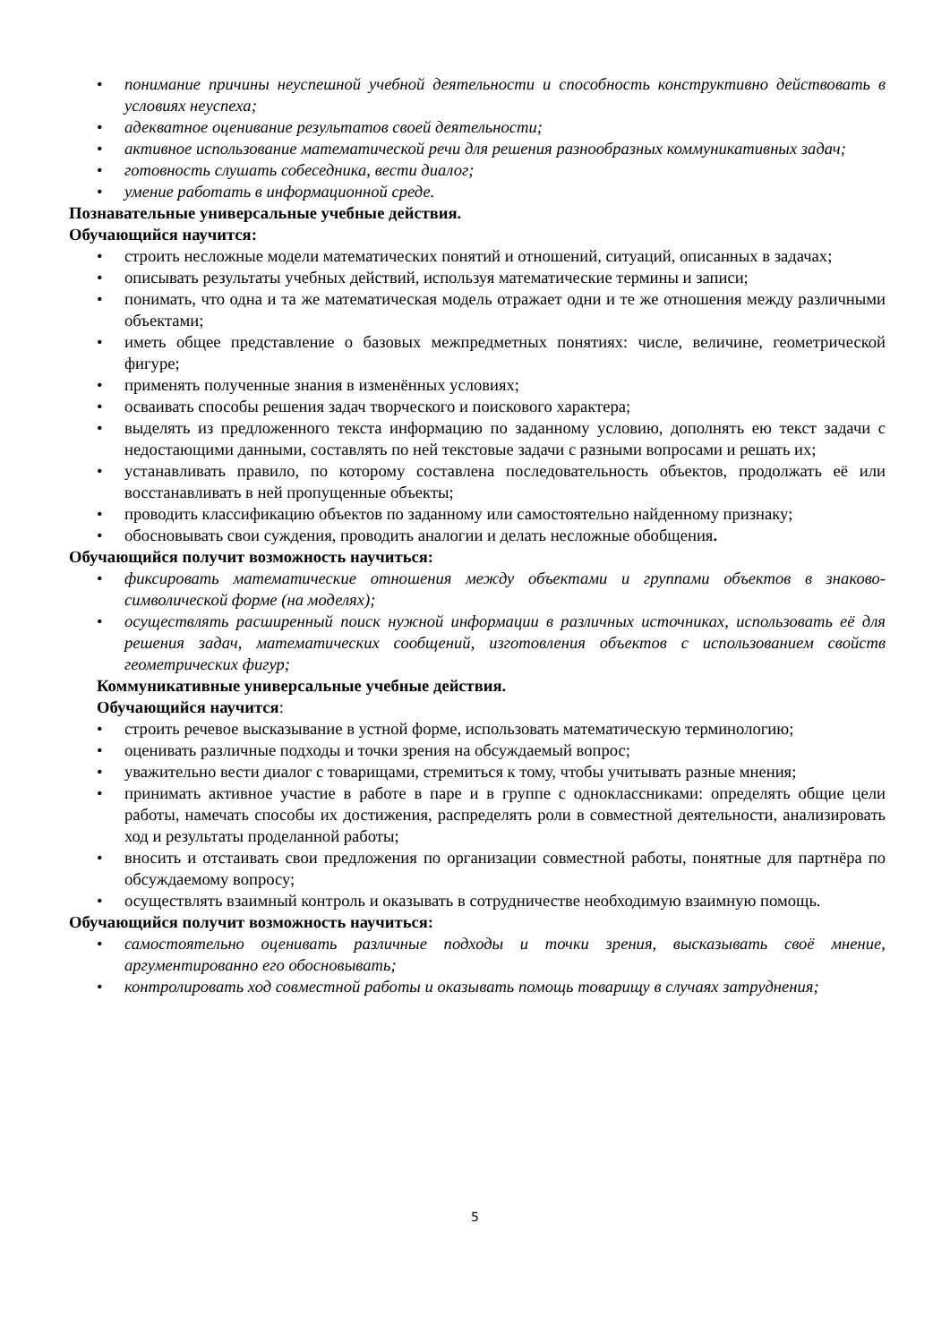понимание причины неуспешной учебной деятельности и способность конструктивно действовать в условиях неуспеха;
адекватное оценивание результатов своей деятельности;
активное использование математической речи для решения разнообразных коммуникативных задач;
готовность слушать собеседника, вести диалог;
умение работать в информационной среде.
Познавательные универсальные учебные действия.
Обучающийся научится:
строить несложные модели математических понятий и отношений, ситуаций, описанных в задачах;
описывать результаты учебных действий, используя математические термины и записи;
понимать, что одна и та же математическая модель отражает одни и те же отношения между различными объектами;
иметь общее представление о базовых межпредметных понятиях: числе, величине, геометрической фигуре;
применять полученные знания в изменённых условиях;
осваивать способы решения задач творческого и поискового характера;
выделять из предложенного текста информацию по заданному условию, дополнять ею текст задачи с недостающими данными, составлять по ней текстовые задачи с разными вопросами и решать их;
устанавливать правило, по которому составлена последовательность объектов, продолжать её или восстанавливать в ней пропущенные объекты;
проводить классификацию объектов по заданному или самостоятельно найденному признаку;
обосновывать свои суждения, проводить аналогии и делать несложные обобщения.
Обучающийся получит возможность научиться:
фиксировать математические отношения между объектами и группами объектов в знаково-символической форме (на моделях);
осуществлять расширенный поиск нужной информации в различных источниках, использовать её для решения задач, математических сообщений, изготовления объектов с использованием свойств геометрических фигур;
Коммуникативные универсальные учебные действия.
Обучающийся научится:
строить речевое высказывание в устной форме, использовать математическую терминологию;
оценивать различные подходы и точки зрения на обсуждаемый вопрос;
уважительно вести диалог с товарищами, стремиться к тому, чтобы учитывать разные мнения;
принимать активное участие в работе в паре и в группе с одноклассниками: определять общие цели работы, намечать способы их достижения, распределять роли в совместной деятельности, анализировать ход и результаты проделанной работы;
вносить и отстаивать свои предложения по организации совместной работы, понятные для партнёра по обсуждаемому вопросу;
осуществлять взаимный контроль и оказывать в сотрудничестве необходимую взаимную помощь.
Обучающийся получит возможность научиться:
самостоятельно оценивать различные подходы и точки зрения, высказывать своё мнение, аргументированно его обосновывать;
контролировать ход совместной работы и оказывать помощь товарищу в случаях затруднения;
5